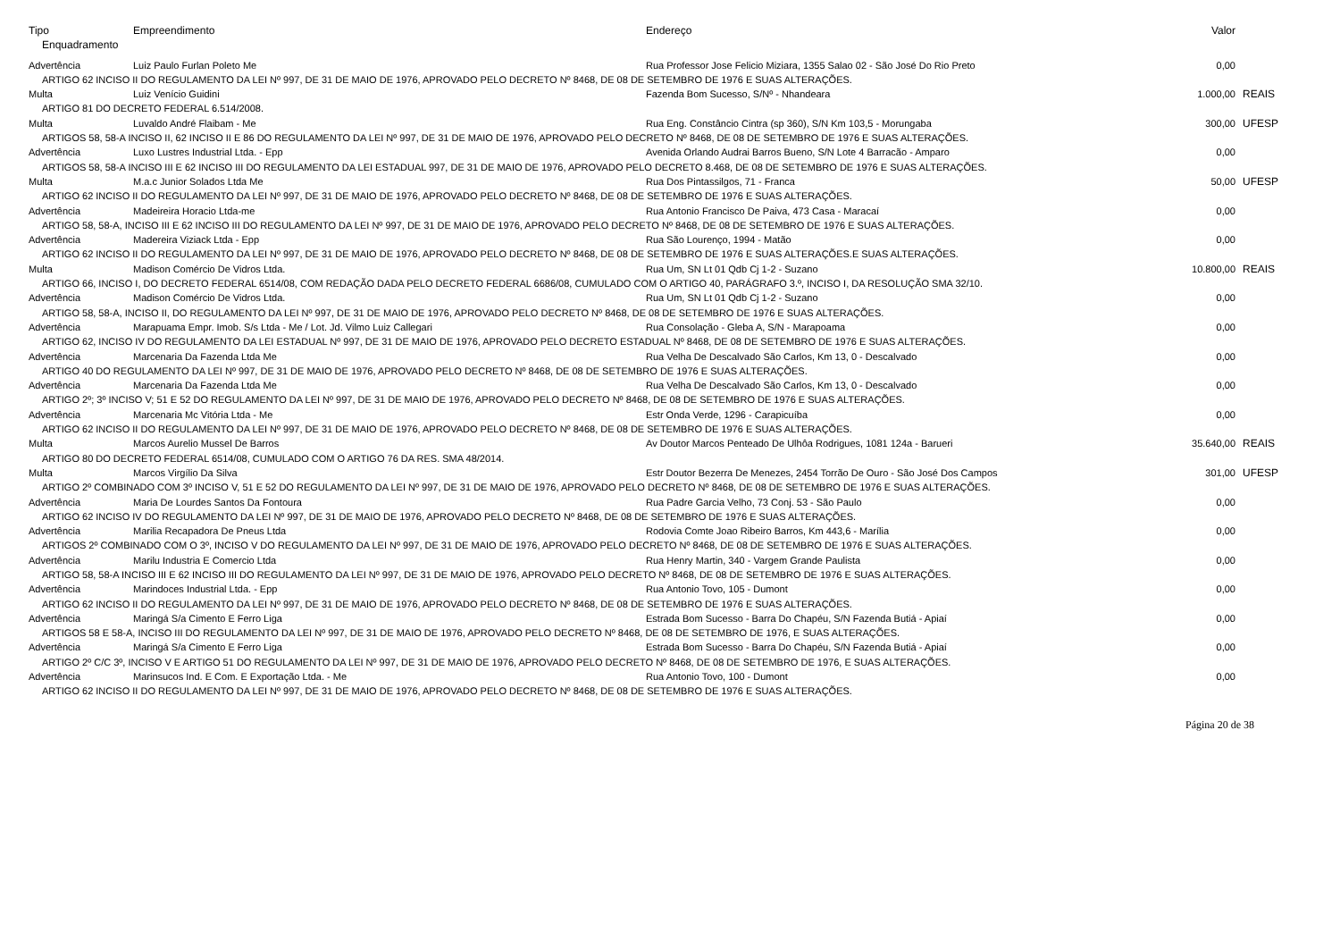| Tipo | Empreendimento | Endereço | Valor | |
| --- | --- | --- | --- | --- |
| Enquadramento | | | | |
| Advertência | Luiz Paulo Furlan Poleto Me | Rua Professor Jose Felicio Miziara, 1355 Salao 02 - São José Do Rio Preto | 0,00 | |
| ARTIGO 62 INCISO II DO REGULAMENTO DA LEI Nº 997, DE 31 DE MAIO DE 1976, APROVADO PELO DECRETO Nº 8468, DE 08 DE SETEMBRO DE 1976 E SUAS ALTERAÇÕES. | | | | |
| Multa | Luiz Venício Guidini | Fazenda Bom Sucesso, S/Nº - Nhandeara | 1.000,00 | REAIS |
| ARTIGO 81 DO DECRETO FEDERAL 6.514/2008. | | | | |
| Multa | Luvaldo André Flaibam - Me | Rua Eng. Constâncio Cintra (sp 360), S/N Km 103,5 - Morungaba | 300,00 | UFESP |
| ARTIGOS 58, 58-A INCISO II, 62 INCISO II E 86 DO REGULAMENTO DA LEI Nº 997, DE 31 DE MAIO DE 1976, APROVADO PELO DECRETO Nº 8468, DE 08 DE SETEMBRO DE 1976 E SUAS ALTERAÇÕES. | | | | |
| Advertência | Luxo Lustres Industrial Ltda. - Epp | Avenida Orlando Audrai Barros Bueno, S/N Lote 4 Barracão - Amparo | 0,00 | |
| ARTIGOS 58, 58-A INCISO III E 62 INCISO III DO REGULAMENTO DA LEI ESTADUAL 997, DE 31 DE MAIO DE 1976, APROVADO PELO DECRETO 8.468, DE 08 DE SETEMBRO DE 1976 E SUAS ALTERAÇÕES. | | | | |
| Multa | M.a.c Junior Solados Ltda Me | Rua Dos Pintassilgos, 71 - Franca | 50,00 | UFESP |
| ARTIGO 62 INCISO II DO REGULAMENTO DA LEI Nº 997, DE 31 DE MAIO DE 1976, APROVADO PELO DECRETO Nº 8468, DE 08 DE SETEMBRO DE 1976 E SUAS ALTERAÇÕES. | | | | |
| Advertência | Madeireira Horacio Ltda-me | Rua Antonio Francisco De Paiva, 473 Casa - Maracaí | 0,00 | |
| ARTIGO 58, 58-A, INCISO III E 62 INCISO III DO REGULAMENTO DA LEI Nº 997, DE 31 DE MAIO DE 1976, APROVADO PELO DECRETO Nº 8468, DE 08 DE SETEMBRO DE 1976 E SUAS ALTERAÇÕES. | | | | |
| Advertência | Madereira Viziack Ltda - Epp | Rua São Lourenço, 1994 - Matão | 0,00 | |
| ARTIGO 62 INCISO II DO REGULAMENTO DA LEI Nº 997, DE 31 DE MAIO DE 1976, APROVADO PELO DECRETO Nº 8468, DE 08 DE SETEMBRO DE 1976 E SUAS ALTERAÇÕES.E SUAS ALTERAÇÕES. | | | | |
| Multa | Madison Comércio De Vidros Ltda. | Rua Um, SN Lt 01 Qdb Cj 1-2 - Suzano | 10.800,00 | REAIS |
| ARTIGO 66, INCISO I, DO DECRETO FEDERAL 6514/08, COM REDAÇÃO DADA PELO DECRETO FEDERAL 6686/08, CUMULADO COM O ARTIGO 40, PARÁGRAFO 3.º, INCISO I, DA RESOLUÇÃO SMA 32/10. | | | | |
| Advertência | Madison Comércio De Vidros Ltda. | Rua Um, SN Lt 01 Qdb Cj 1-2 - Suzano | 0,00 | |
| ARTIGO 58, 58-A, INCISO II, DO REGULAMENTO DA LEI Nº 997, DE 31 DE MAIO DE 1976, APROVADO PELO DECRETO Nº 8468, DE 08 DE SETEMBRO DE 1976 E SUAS ALTERAÇÕES. | | | | |
| Advertência | Marapuama Empr. Imob. S/s Ltda - Me / Lot. Jd. Vilmo Luiz Callegari | Rua Consolação - Gleba A, S/N - Marapoama | 0,00 | |
| ARTIGO 62, INCISO IV DO REGULAMENTO DA LEI ESTADUAL Nº 997, DE 31 DE MAIO DE 1976, APROVADO PELO DECRETO ESTADUAL Nº 8468, DE 08 DE SETEMBRO DE 1976 E SUAS ALTERAÇÕES. | | | | |
| Advertência | Marcenaria Da Fazenda Ltda Me | Rua Velha De Descalvado São Carlos, Km 13, 0 - Descalvado | 0,00 | |
| ARTIGO 40 DO REGULAMENTO DA LEI Nº 997, DE 31 DE MAIO DE 1976, APROVADO PELO DECRETO Nº 8468, DE 08 DE SETEMBRO DE 1976 E SUAS ALTERAÇÕES. | | | | |
| Advertência | Marcenaria Da Fazenda Ltda Me | Rua Velha De Descalvado São Carlos, Km 13, 0 - Descalvado | 0,00 | |
| ARTIGO 2º; 3º INCISO V; 51 E 52 DO REGULAMENTO DA LEI Nº 997, DE 31 DE MAIO DE 1976, APROVADO PELO DECRETO Nº 8468, DE 08 DE SETEMBRO DE 1976 E SUAS ALTERAÇÕES. | | | | |
| Advertência | Marcenaria Mc Vitória Ltda - Me | Estr Onda Verde, 1296 - Carapicuíba | 0,00 | |
| ARTIGO 62 INCISO II DO REGULAMENTO DA LEI Nº 997, DE 31 DE MAIO DE 1976, APROVADO PELO DECRETO Nº 8468, DE 08 DE SETEMBRO DE 1976 E SUAS ALTERAÇÕES. | | | | |
| Multa | Marcos Aurelio Mussel De Barros | Av Doutor Marcos Penteado De Ulhôa Rodrigues, 1081 124a - Barueri | 35.640,00 | REAIS |
| ARTIGO 80 DO DECRETO FEDERAL 6514/08, CUMULADO COM O ARTIGO 76 DA RES. SMA 48/2014. | | | | |
| Multa | Marcos Virgílio Da Silva | Estr Doutor Bezerra De Menezes, 2454 Torrão De Ouro - São José Dos Campos | 301,00 | UFESP |
| ARTIGO 2º COMBINADO COM 3º INCISO V, 51 E 52 DO REGULAMENTO DA LEI Nº 997, DE 31 DE MAIO DE 1976, APROVADO PELO DECRETO Nº 8468, DE 08 DE SETEMBRO DE 1976 E SUAS ALTERAÇÕES. | | | | |
| Advertência | Maria De Lourdes Santos Da Fontoura | Rua Padre Garcia Velho, 73 Conj. 53 - São Paulo | 0,00 | |
| ARTIGO 62 INCISO IV DO REGULAMENTO DA LEI Nº 997, DE 31 DE MAIO DE 1976, APROVADO PELO DECRETO Nº 8468, DE 08 DE SETEMBRO DE 1976 E SUAS ALTERAÇÕES. | | | | |
| Advertência | Marilia Recapadora De Pneus Ltda | Rodovia Comte Joao Ribeiro Barros, Km 443,6 - Marília | 0,00 | |
| ARTIGOS 2º COMBINADO COM O 3º, INCISO V DO REGULAMENTO DA LEI Nº 997, DE 31 DE MAIO DE 1976, APROVADO PELO DECRETO Nº 8468, DE 08 DE SETEMBRO DE 1976 E SUAS ALTERAÇÕES. | | | | |
| Advertência | Marilu Industria E Comercio Ltda | Rua Henry Martin, 340 - Vargem Grande Paulista | 0,00 | |
| ARTIGO 58, 58-A INCISO III E 62 INCISO III DO REGULAMENTO DA LEI Nº 997, DE 31 DE MAIO DE 1976, APROVADO PELO DECRETO Nº 8468, DE 08 DE SETEMBRO DE 1976 E SUAS ALTERAÇÕES. | | | | |
| Advertência | Marindoces Industrial Ltda. - Epp | Rua Antonio Tovo, 105 - Dumont | 0,00 | |
| ARTIGO 62 INCISO II DO REGULAMENTO DA LEI Nº 997, DE 31 DE MAIO DE 1976, APROVADO PELO DECRETO Nº 8468, DE 08 DE SETEMBRO DE 1976 E SUAS ALTERAÇÕES. | | | | |
| Advertência | Maringá S/a Cimento E Ferro Liga | Estrada Bom Sucesso - Barra Do Chapéu, S/N Fazenda Butiá - Apiaí | 0,00 | |
| ARTIGOS 58 E 58-A, INCISO III DO REGULAMENTO DA LEI Nº 997, DE 31 DE MAIO DE 1976, APROVADO PELO DECRETO Nº 8468, DE 08 DE SETEMBRO DE 1976, E SUAS ALTERAÇÕES. | | | | |
| Advertência | Maringá S/a Cimento E Ferro Liga | Estrada Bom Sucesso - Barra Do Chapéu, S/N Fazenda Butiá - Apiaí | 0,00 | |
| ARTIGO 2º C/C 3º, INCISO V E ARTIGO 51 DO REGULAMENTO DA LEI Nº 997, DE 31 DE MAIO DE 1976, APROVADO PELO DECRETO Nº 8468, DE 08 DE SETEMBRO DE 1976, E SUAS ALTERAÇÕES. | | | | |
| Advertência | Marinsucos Ind. E Com. E Exportação Ltda. - Me | Rua Antonio Tovo, 100 - Dumont | 0,00 | |
| ARTIGO 62 INCISO II DO REGULAMENTO DA LEI Nº 997, DE 31 DE MAIO DE 1976, APROVADO PELO DECRETO Nº 8468, DE 08 DE SETEMBRO DE 1976 E SUAS ALTERAÇÕES. | | | | |
Página 20 de 38